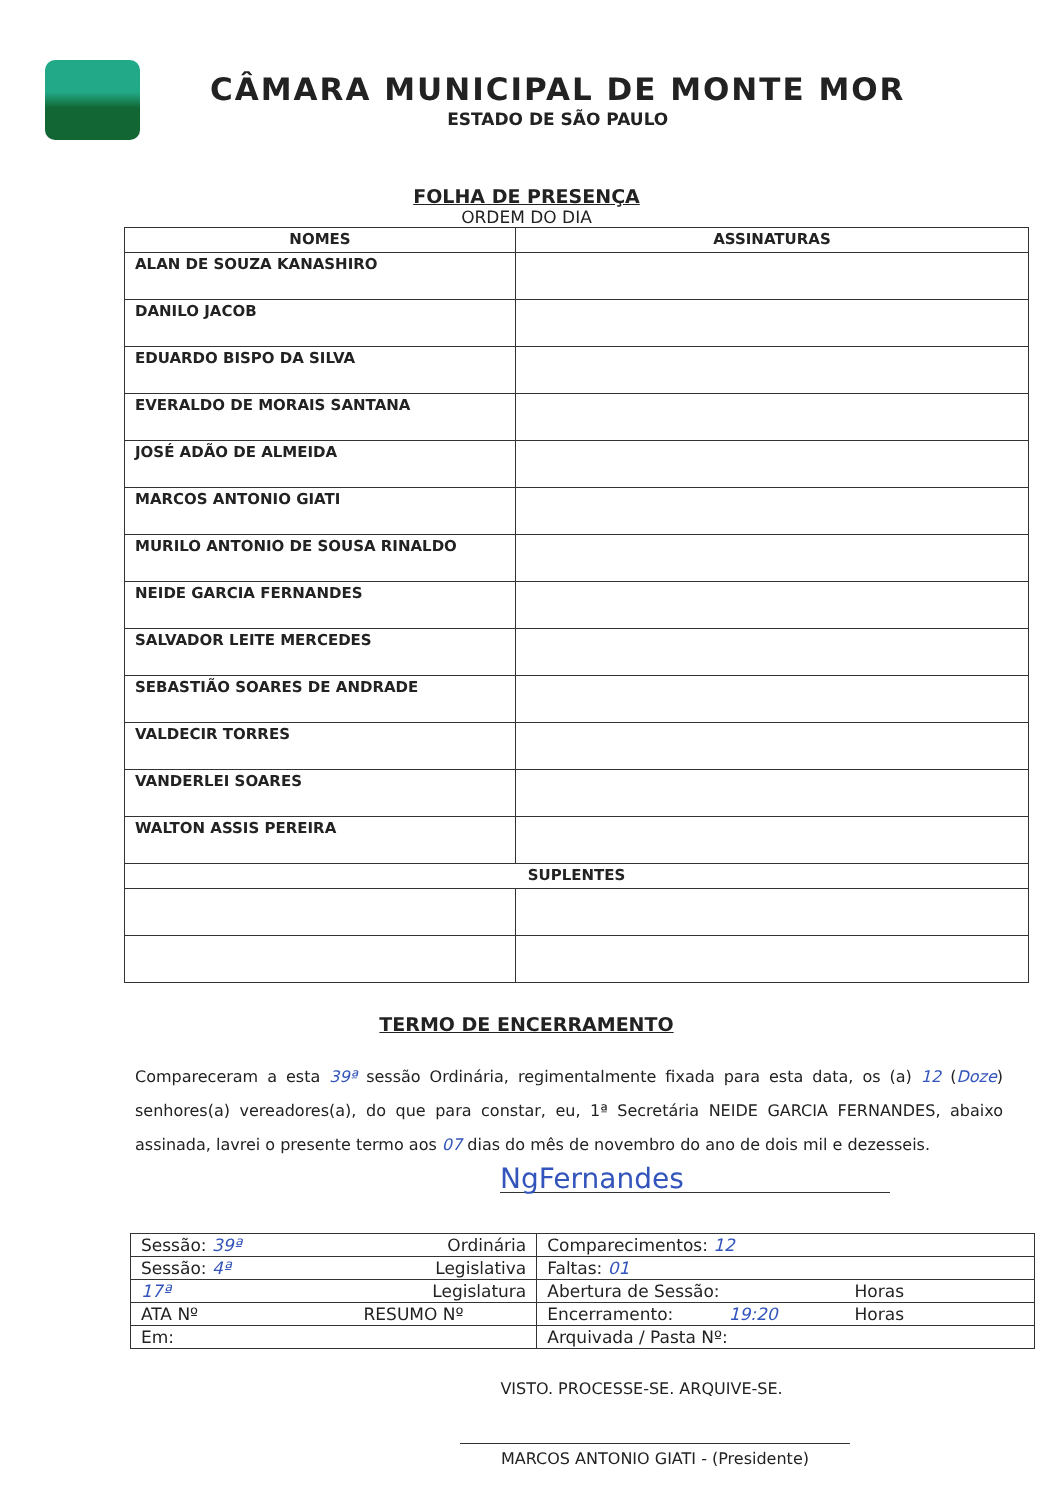CÂMARA MUNICIPAL DE MONTE MOR
ESTADO DE SÃO PAULO
FOLHA DE PRESENÇA
ORDEM DO DIA
| NOMES | ASSINATURAS |
| --- | --- |
| ALAN DE SOUZA KANASHIRO | |
| DANILO JACOB | |
| EDUARDO BISPO DA SILVA | |
| EVERALDO DE MORAIS SANTANA | |
| JOSÉ ADÃO DE ALMEIDA | |
| MARCOS ANTONIO GIATI | |
| MURILO ANTONIO DE SOUSA RINALDO | |
| NEIDE GARCIA FERNANDES | |
| SALVADOR LEITE MERCEDES | |
| SEBASTIÃO SOARES DE ANDRADE | |
| VALDECIR TORRES | |
| VANDERLEI SOARES | |
| WALTON ASSIS PEREIRA | |
| SUPLENTES | |
TERMO DE ENCERRAMENTO
Compareceram a esta 39ª sessão Ordinária, regimentalmente fixada para esta data, os (a) 12 (Doze) senhores(a) vereadores(a), do que para constar, eu, 1ª Secretária NEIDE GARCIA FERNANDES, abaixo assinada, lavrei o presente termo aos 07 dias do mês de novembro do ano de dois mil e dezesseis.
NgFernandes
| Sessão: 39ª Ordinária | Comparecimentos: 12 |
| Sessão: 4ª Legislativa | Faltas: 01 |
| 17ª Legislatura | Abertura de Sessão: Horas |
| ATA Nº RESUMO Nº | Encerramento: 19:20 Horas |
| Em: | Arquivada / Pasta Nº: |
VISTO. PROCESSE-SE. ARQUIVE-SE.
MARCOS ANTONIO GIATI - (Presidente)